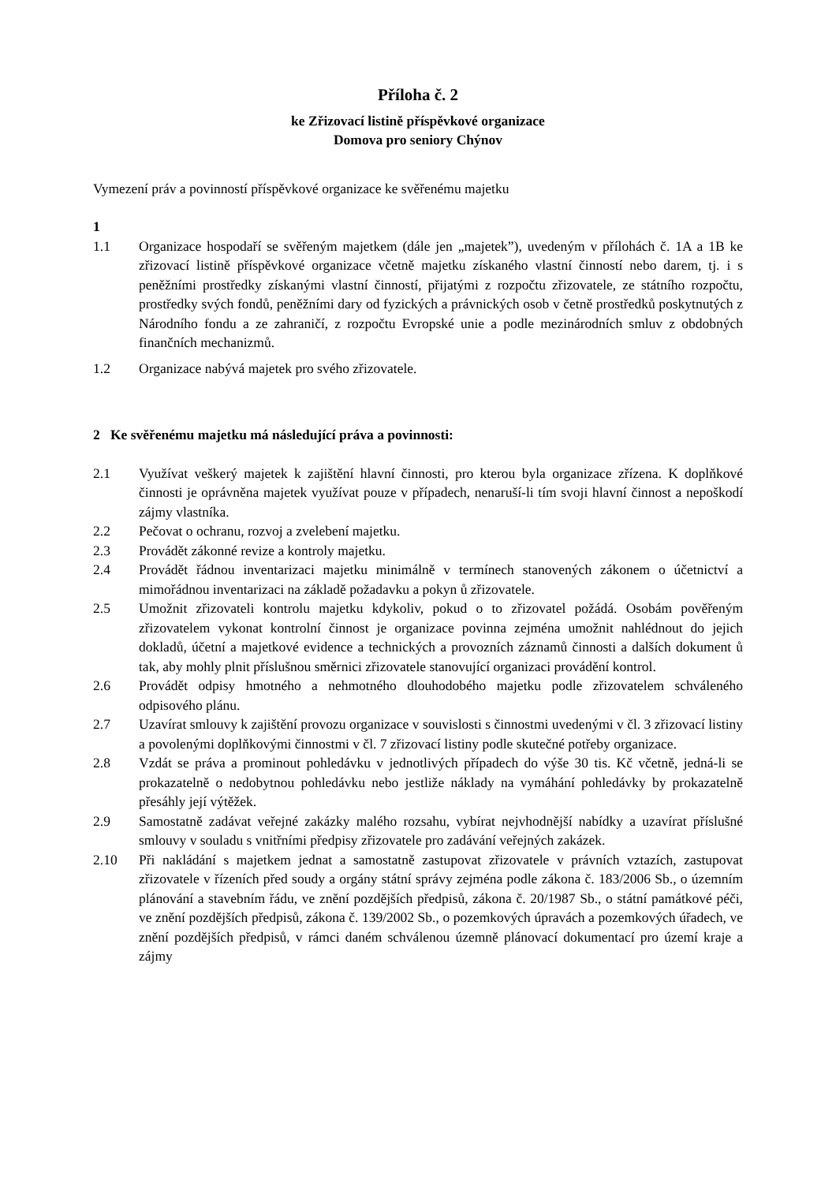Příloha č. 2
ke Zřizovací listině příspěvkové organizace
Domova pro seniory Chýnov
Vymezení práv a povinností příspěvkové organizace ke svěřenému majetku
1
1.1 Organizace hospodaří se svěřeným majetkem (dále jen „majetek”), uvedeným v přílohách č. 1A a 1B ke zřizovací listině příspěvkové organizace včetně majetku získaného vlastní činností nebo darem, tj. i s peněžními prostředky získanými vlastní činností, přijatými z rozpočtu zřizovatele, ze státního rozpočtu, prostředky svých fondů, peněžními dary od fyzických a právnických osob v četně prostředků poskytnutých z Národního fondu a ze zahraničí, z rozpočtu Evropské unie a podle mezinárodních smluv z obdobných finančních mechanizmů.
1.2 Organizace nabývá majetek pro svého zřizovatele.
2 Ke svěřenému majetku má následující práva a povinnosti:
2.1 Využívat veškerý majetek k zajištění hlavní činnosti, pro kterou byla organizace zřízena. K doplňkové činnosti je oprávněna majetek využívat pouze v případech, nenaruší-li tím svoji hlavní činnost a nepoškodí zájmy vlastníka.
2.2 Pečovat o ochranu, rozvoj a zvelebení majetku.
2.3 Provádět zákonné revize a kontroly majetku.
2.4 Provádět řádnou inventarizaci majetku minimálně v termínech stanovených zákonem o účetnictví a mimořádnou inventarizaci na základě požadavku a pokyn ů zřizovatele.
2.5 Umožnit zřizovateli kontrolu majetku kdykoliv, pokud o to zřizovatel požádá. Osobám pověřeným zřizovatelem vykonat kontrolní činnost je organizace povinna zejména umožnit nahlédnout do jejich dokladů, účetní a majetkové evidence a technických a provozních záznamů činnosti a dalších dokument ů tak, aby mohly plnit příslušnou směrnici zřizovatele stanovující organizaci provádění kontrol.
2.6 Provádět odpisy hmotného a nehmotného dlouhodobého majetku podle zřizovatelem schváleného odpisového plánu.
2.7 Uzavírat smlouvy k zajištění provozu organizace v souvislosti s činnostmi uvedenými v čl. 3 zřizovací listiny a povolenými doplňkovými činnostmi v čl. 7 zřizovací listiny podle skutečné potřeby organizace.
2.8 Vzdát se práva a prominout pohledávku v jednotlivých případech do výše 30 tis. Kč včetně, jedná-li se prokazatelně o nedobytnou pohledávku nebo jestliže náklady na vymáhání pohledávky by prokazatelně přesáhly její výtěžek.
2.9 Samostatně zadávat veřejné zakázky malého rozsahu, vybírat nejvhodnější nabídky a uzavírat příslušné smlouvy v souladu s vnitřními předpisy zřizovatele pro zadávání veřejných zakázek.
2.10 Při nakládání s majetkem jednat a samostatně zastupovat zřizovatele v právních vztazích, zastupovat zřizovatele v řízeních před soudy a orgány státní správy zejména podle zákona č. 183/2006 Sb., o územním plánování a stavebním řádu, ve znění pozdějších předpisů, zákona č. 20/1987 Sb., o státní památkové péči, ve znění pozdějších předpisů, zákona č. 139/2002 Sb., o pozemkových úpravách a pozemkových úřadech, ve znění pozdějších předpisů, v rámci daném schválenou územně plánovací dokumentací pro území kraje a zájmy